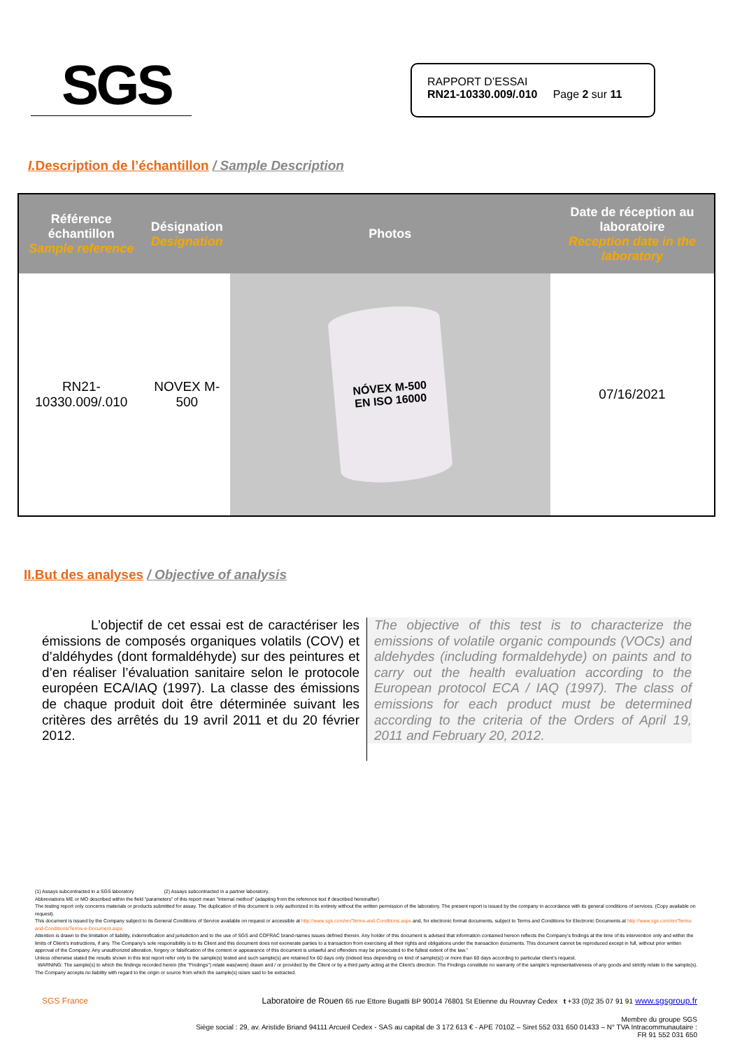SGS
RAPPORT D’ESSAI
RN21-10330.009/.010 Page 2 sur 11
I. Description de l’échantillon / Sample Description
| Référence échantillon Sample reference | Désignation Designation | Photos | Date de réception au laboratoire Reception date in the laboratory |
| --- | --- | --- | --- |
| RN21- 10330.009/.010 | NOVEX M-500 | NÓVEX M-500 EN ISO 16000 | 07/16/2021 |
II.But des analyses / Objective of analysis
L’objectif de cet essai est de caractériser les émissions de composés organiques volatils (COV) et d’aldéhydes (dont formaldéhyde) sur des peintures et d’en réaliser l’évaluation sanitaire selon le protocole européen ECA/IAQ (1997). La classe des émissions de chaque produit doit être déterminée suivant les critères des arrêtés du 19 avril 2011 et du 20 février 2012.
The objective of this test is to characterize the emissions of volatile organic compounds (VOCs) and aldehydes (including formaldehyde) on paints and to carry out the health evaluation according to the European protocol ECA / IAQ (1997). The class of emissions for each product must be determined according to the criteria of the Orders of April 19, 2011 and February 20, 2012.
(1) Assays subcontracted in a SGS laboratory (2) Assays subcontracted in a partner laboratory.
Abbreviations ME or MO described within the field "parameters" of this report mean "Internal method" (adapting from the reference text if described hereinafter)
The testing report only concerns materials or products submitted for assay. The duplication of this document is only authorized in its entirety without the written permission of the laboratory. The present report is issued by the company in accordance with its general conditions of services. (Copy available on request).
This document is issued by the Company subject to its General Conditions of Service available on request or accessible at http://www.sgs.com/en/Terms-and-Conditions.aspx and, for electronic format documents, subject to Terms and Conditions for Electronic Documents at http://www.sgs.com/en/Terms-and-Conditions/Terms-e-Document.aspx
Attention is drawn to the limitation of liability, indemnification and jurisdiction and to the use of SGS and COFRAC brand-names issues defined therein. Any holder of this document is advised that information contained hereon reflects the Company’s findings at the time of its intervention only and within the limits of Client’s instructions, if any. The Company’s sole responsibility is to its Client and this document does not exonerate parties to a transaction from exercising all their rights and obligations under the transaction documents. This document cannot be reproduced except in full, without prior written approval of the Company. Any unauthorized alteration, forgery or falsification of the content or appearance of this document is unlawful and offenders may be prosecuted to the fullest extent of the law.”
Unless otherwise stated the results shown in this test report refer only to the sample(s) tested and such sample(s) are retained for 60 days only (indeed less depending on kind of sample(s)) or more than 60 days according to particular client’s request.
WARNING: The sample(s) to which the findings recorded herein (the "Findings") relate was(were) drawn and / or provided by the Client or by a third party acting at the Client’s direction. The Findings constitute no warranty of the sample’s representativeness of any goods and strictly relate to the sample(s). The Company accepts no liability with regard to the origin or source from which the sample(s) is/are said to be extracted.
SGS France Laboratoire de Rouen 65 rue Ettore Bugatti BP 90014 76801 St Etienne du Rouvray Cedex t +33 (0)2 35 07 91 91 www.sgsgroup.fr
Membre du groupe SGS
Siège social : 29, av. Aristide Briand 94111 Arcueil Cedex - SAS au capital de 3 172 613 € - APE 7010Z – Siret 552 031 650 01433 – N° TVA Intracommunautaire :
FR 91 552 031 650